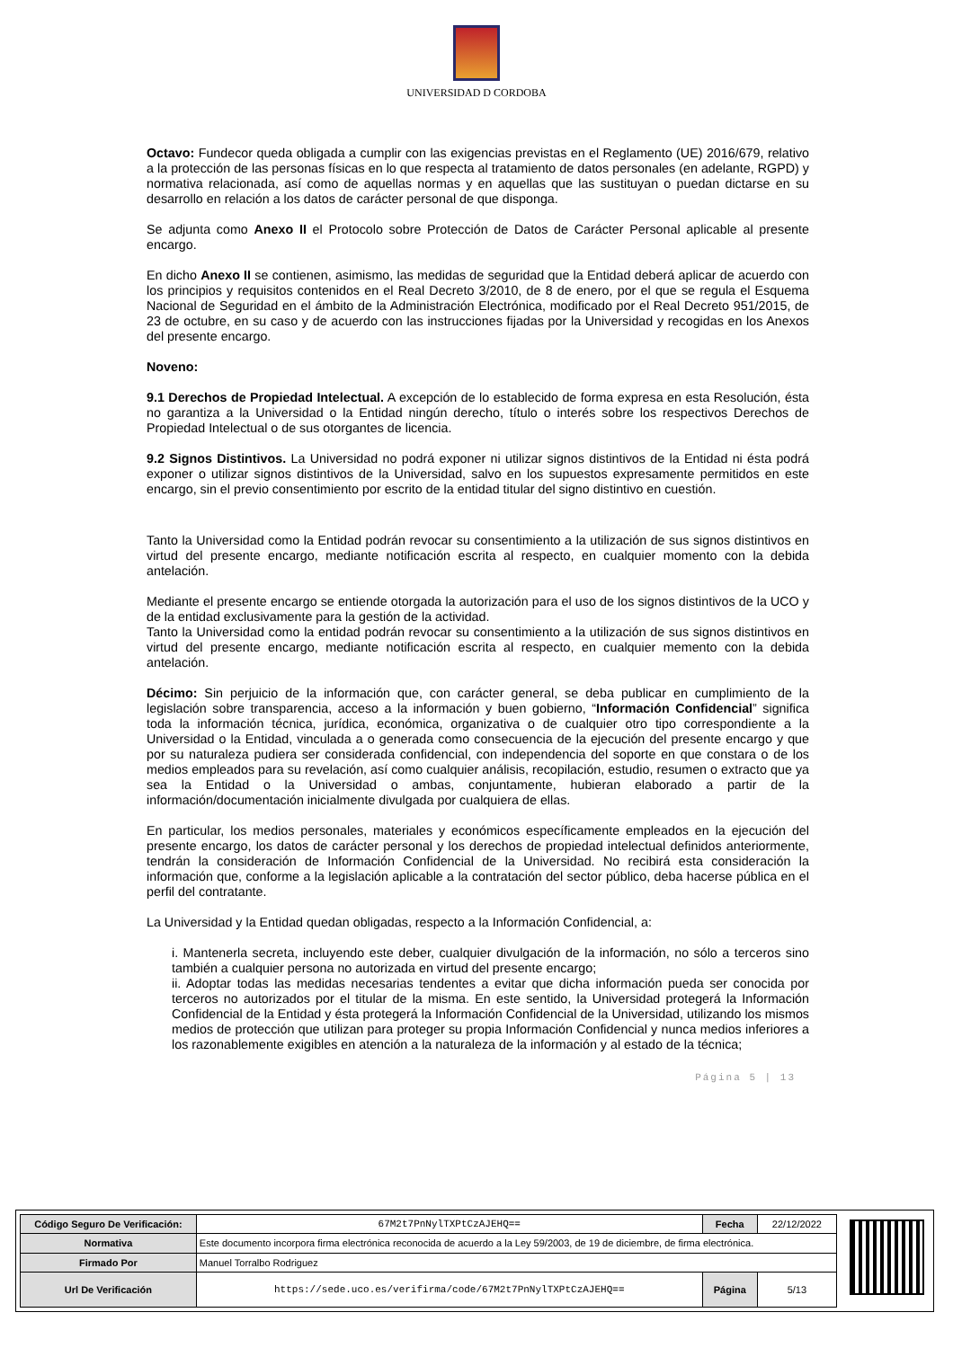UNIVERSIDAD D CORDOBA
Octavo: Fundecor queda obligada a cumplir con las exigencias previstas en el Reglamento (UE) 2016/679, relativo a la protección de las personas físicas en lo que respecta al tratamiento de datos personales (en adelante, RGPD) y normativa relacionada, así como de aquellas normas y en aquellas que las sustituyan o puedan dictarse en su desarrollo en relación a los datos de carácter personal de que disponga.
Se adjunta como Anexo II el Protocolo sobre Protección de Datos de Carácter Personal aplicable al presente encargo.
En dicho Anexo II se contienen, asimismo, las medidas de seguridad que la Entidad deberá aplicar de acuerdo con los principios y requisitos contenidos en el Real Decreto 3/2010, de 8 de enero, por el que se regula el Esquema Nacional de Seguridad en el ámbito de la Administración Electrónica, modificado por el Real Decreto 951/2015, de 23 de octubre, en su caso y de acuerdo con las instrucciones fijadas por la Universidad y recogidas en los Anexos del presente encargo.
Noveno:
9.1 Derechos de Propiedad Intelectual. A excepción de lo establecido de forma expresa en esta Resolución, ésta no garantiza a la Universidad o la Entidad ningún derecho, título o interés sobre los respectivos Derechos de Propiedad Intelectual o de sus otorgantes de licencia.
9.2 Signos Distintivos. La Universidad no podrá exponer ni utilizar signos distintivos de la Entidad ni ésta podrá exponer o utilizar signos distintivos de la Universidad, salvo en los supuestos expresamente permitidos en este encargo, sin el previo consentimiento por escrito de la entidad titular del signo distintivo en cuestión.
Tanto la Universidad como la Entidad podrán revocar su consentimiento a la utilización de sus signos distintivos en virtud del presente encargo, mediante notificación escrita al respecto, en cualquier momento con la debida antelación.
Mediante el presente encargo se entiende otorgada la autorización para el uso de los signos distintivos de la UCO y de la entidad exclusivamente para la gestión de la actividad.
Tanto la Universidad como la entidad podrán revocar su consentimiento a la utilización de sus signos distintivos en virtud del presente encargo, mediante notificación escrita al respecto, en cualquier memento con la debida antelación.
Décimo: Sin perjuicio de la información que, con carácter general, se deba publicar en cumplimiento de la legislación sobre transparencia, acceso a la información y buen gobierno, “Información Confidencial” significa toda la información técnica, jurídica, económica, organizativa o de cualquier otro tipo correspondiente a la Universidad o la Entidad, vinculada a o generada como consecuencia de la ejecución del presente encargo y que por su naturaleza pudiera ser considerada confidencial, con independencia del soporte en que constara o de los medios empleados para su revelación, así como cualquier análisis, recopilación, estudio, resumen o extracto que ya sea la Entidad o la Universidad o ambas, conjuntamente, hubieran elaborado a partir de la información/documentación inicialmente divulgada por cualquiera de ellas.
En particular, los medios personales, materiales y económicos específicamente empleados en la ejecución del presente encargo, los datos de carácter personal y los derechos de propiedad intelectual definidos anteriormente, tendrán la consideración de Información Confidencial de la Universidad. No recibirá esta consideración la información que, conforme a la legislación aplicable a la contratación del sector público, deba hacerse pública en el perfil del contratante.
La Universidad y la Entidad quedan obligadas, respecto a la Información Confidencial, a:
i. Mantenerla secreta, incluyendo este deber, cualquier divulgación de la información, no sólo a terceros sino también a cualquier persona no autorizada en virtud del presente encargo;
ii. Adoptar todas las medidas necesarias tendentes a evitar que dicha información pueda ser conocida por terceros no autorizados por el titular de la misma. En este sentido, la Universidad protegerá la Información Confidencial de la Entidad y ésta protegerá la Información Confidencial de la Universidad, utilizando los mismos medios de protección que utilizan para proteger su propia Información Confidencial y nunca medios inferiores a los razonablemente exigibles en atención a la naturaleza de la información y al estado de la técnica;
Página 5 | 13
| Código Seguro De Verificación: | 67M2t7PnNylTXPtCzAJEHQ== | Fecha | 22/12/2022 |
| Normativa | Este documento incorpora firma electrónica reconocida de acuerdo a la Ley 59/2003, de 19 de diciembre, de firma electrónica. | | |
| Firmado Por | Manuel Torralbo Rodriguez | | |
| Url De Verificación | https://sede.uco.es/verifirma/code/67M2t7PnNylTXPtCzAJEHQ== | Página | 5/13 |